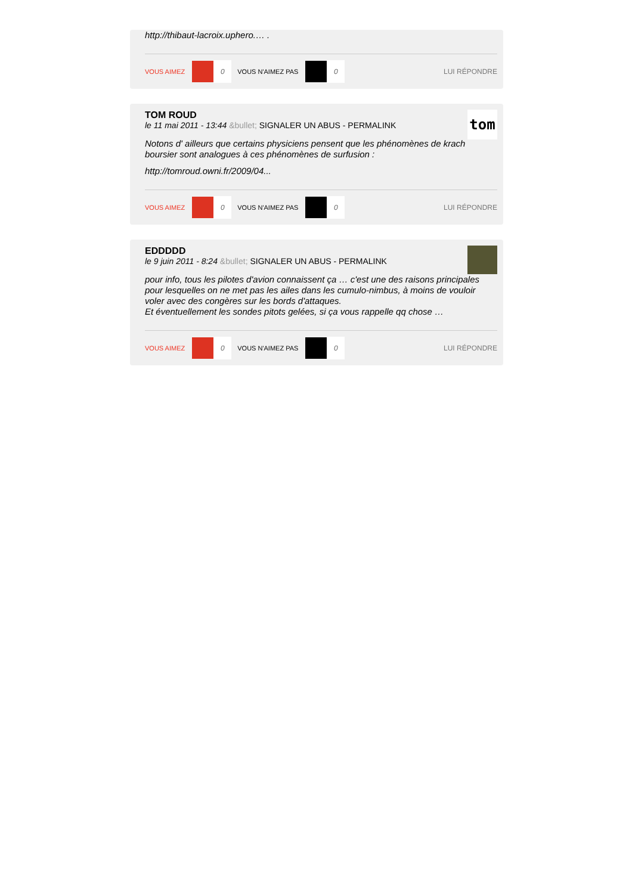http://thibaut-lacroix.uphero.… .
VOUS AIMEZ 0 VOUS N'AIMEZ PAS 0 LUI RÉPONDRE
TOM ROUD
le 11 mai 2011 - 13:44 &bullet; SIGNALER UN ABUS - PERMALINK
tom
Notons d' ailleurs que certains physiciens pensent que les phénomènes de krach boursier sont analogues à ces phénomènes de surfusion :
http://tomroud.owni.fr/2009/04...
VOUS AIMEZ 0 VOUS N'AIMEZ PAS 0 LUI RÉPONDRE
EDDDDD
le 9 juin 2011 - 8:24 &bullet; SIGNALER UN ABUS - PERMALINK
pour info, tous les pilotes d'avion connaissent ça … c'est une des raisons principales pour lesquelles on ne met pas les ailes dans les cumulo-nimbus, à moins de vouloir voler avec des congères sur les bords d'attaques.
Et éventuellement les sondes pitots gelées, si ça vous rappelle qq chose …
VOUS AIMEZ 0 VOUS N'AIMEZ PAS 0 LUI RÉPONDRE